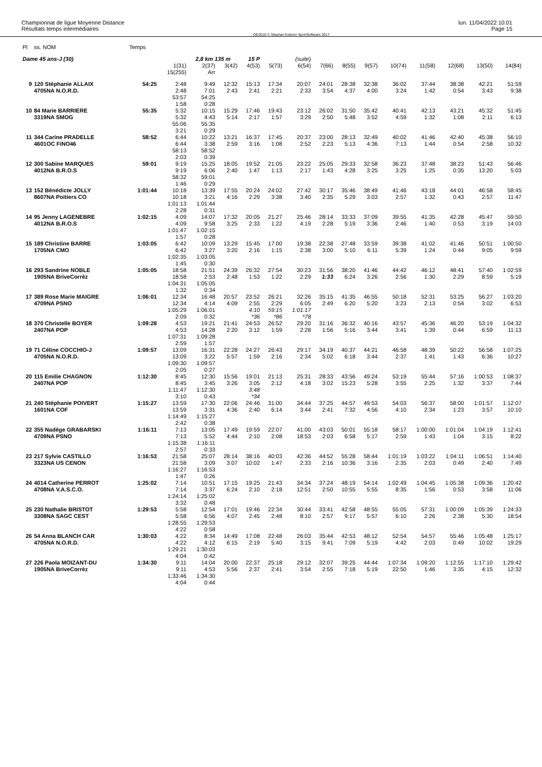Championnat de ligue Moyenne Distance
Résultats temps intermédiaires
OE2010 © Stephan Krämer SportSoftware 2017
lun. 11/04/2022 10:01
Page 15
| Pl | ss. NOM | Temps | | | | | | | | | | | | | | |
| Dame 45 ans-J (30) | | | | 2,8 km 135 m | | 15 P | | (suite) | | | | | | | | |
| | | | 1(31) 15(255) | 2(37) Arr | 3(42) | 4(53) | 5(73) | 6(54) | 7(66) | 8(55) | 9(57) | 10(74) | 11(58) | 12(68) | 13(50) | 14(84) |
| 9 | 120 Stéphanie ALLAIX 4705NA N.O.R.D. | 54:25 | 2:48 2:48 53:57 1:58 | 9:49 7:01 54:25 0:28 | 12:32 2:43 | 15:13 2:41 | 17:34 2:21 | 20:07 2:33 | 24:01 3:54 | 28:38 4:37 | 32:38 4:00 | 36:02 3:24 | 37:44 1:42 | 38:38 0:54 | 42:21 3:43 | 51:59 9:38 |
| 10 | 84 Marie BARRIERE 3319NA SMOG | 55:35 | 5:32 5:32 55:06 3:21 | 10:15 4:43 55:35 0:29 | 15:29 5:14 | 17:46 2:17 | 19:43 1:57 | 23:12 3:29 | 26:02 2:50 | 31:50 5:48 | 35:42 3:52 | 40:41 4:59 | 42:13 1:32 | 43:21 1:08 | 45:32 2:11 | 51:45 6:13 |
| 11 | 344 Carine PRADELLE 4601OC FiNO46 | 58:52 | 6:44 6:44 58:13 2:03 | 10:22 3:38 58:52 0:39 | 13:21 2:59 | 16:37 3:16 | 17:45 1:08 | 20:37 2:52 | 23:00 2:23 | 28:13 5:13 | 32:49 4:36 | 40:02 7:13 | 41:46 1:44 | 42:40 0:54 | 45:38 2:58 | 56:10 10:32 |
| 12 | 300 Sabine MARQUES 4012NA B.R.O.S | 59:01 | 9:19 9:19 58:32 1:46 | 15:25 6:06 59:01 0:29 | 18:05 2:40 | 19:52 1:47 | 21:05 1:13 | 23:22 2:17 | 25:05 1:43 | 29:33 4:28 | 32:58 3:25 | 36:23 3:25 | 37:48 1:25 | 38:23 0:35 | 51:43 13:20 | 56:46 5:03 |
| 13 | 152 Bénédicte JOLLY 8607NA Poitiers CO | 1:01:44 | 10:18 10:18 1:01:13 2:28 | 13:39 3:21 1:01:44 0:31 | 17:55 4:16 | 20:24 2:29 | 24:02 3:38 | 27:42 3:40 | 30:17 2:35 | 35:46 5:29 | 38:49 3:03 | 41:46 2:57 | 43:18 1:32 | 44:01 0:43 | 46:58 2:57 | 58:45 11:47 |
| 14 | 95 Jenny LAGENEBRE 4012NA B.R.O.S | 1:02:15 | 4:09 4:09 1:01:47 1:57 | 14:07 9:58 1:02:15 0:28 | 17:32 3:25 | 20:05 2:33 | 21:27 1:22 | 25:46 4:19 | 28:14 2:28 | 33:33 5:19 | 37:09 3:36 | 39:55 2:46 | 41:35 1:40 | 42:28 0:53 | 45:47 3:19 | 59:50 14:03 |
| 15 | 189 Christine BARRE 1705NA CMO | 1:03:05 | 6:42 6:42 1:02:35 1:45 | 10:09 3:27 1:03:05 0:30 | 13:29 3:20 | 15:45 2:16 | 17:00 1:15 | 19:38 2:38 | 22:38 3:00 | 27:48 5:10 | 33:59 6:11 | 39:38 5:39 | 41:02 1:24 | 41:46 0:44 | 50:51 9:05 | 1:00:50 9:59 |
| 16 | 293 Sandrine NOBLE 1905NA BriveCorrèz | 1:05:05 | 18:58 18:58 1:04:31 1:32 | 21:51 2:53 1:05:05 0:34 | 24:39 2:48 | 26:32 1:53 | 27:54 1:22 | 30:23 2:29 | 31:56 1:33 | 38:20 6:24 | 41:46 3:26 | 44:42 2:56 | 46:12 1:30 | 48:41 2:29 | 57:40 8:59 | 1:02:59 5:19 |
| 17 | 389 Rose Marie MAIGRE 4709NA PSNO | 1:06:01 | 12:34 12:34 1:05:29 2:09 | 16:48 4:14 1:06:01 0:32 | 20:57 4:09 | 23:52 2:55 4:10 *36 | 26:21 2:29 59:15 *86 | 32:26 6:05 1:01:17 *78 | 35:15 2:49 | 41:35 6:20 | 46:55 5:20 | 50:18 3:23 | 52:31 2:13 | 53:25 0:54 | 56:27 3:02 | 1:03:20 6:53 |
| 18 | 370 Christelle BOYER 2407NA POP | 1:09:28 | 4:53 4:53 1:07:31 2:59 | 19:21 14:28 1:09:28 1:57 | 21:41 2:20 | 24:53 3:12 | 26:52 1:59 | 29:20 2:28 | 31:16 1:56 | 36:32 5:16 | 40:16 3:44 | 43:57 3:41 | 45:36 1:39 | 46:20 0:44 | 53:19 6:59 | 1:04:32 11:13 |
| 19 | 71 Céline COCCHIO-J 4705NA N.O.R.D. | 1:09:57 | 13:09 13:09 1:09:30 2:05 | 16:31 3:22 1:09:57 0:27 | 22:28 5:57 | 24:27 1:59 | 26:43 2:16 | 29:17 2:34 | 34:19 5:02 | 40:37 6:18 | 44:21 3:44 | 46:58 2:37 | 48:39 1:41 | 50:22 1:43 | 56:58 6:36 | 1:07:25 10:27 |
| 20 | 115 Emilie CHAGNON 2407NA POP | 1:12:30 | 8:45 8:45 1:11:47 3:10 | 12:30 3:45 1:12:30 0:43 | 15:56 3:26 | 19:01 3:05 3:48 *34 | 21:13 2:12 | 25:31 4:18 | 28:33 3:02 | 43:56 15:23 | 49:24 5:28 | 53:19 3:55 | 55:44 2:25 | 57:16 1:32 | 1:00:53 3:37 | 1:08:37 7:44 |
| 21 | 240 Stéphanie POIVERT 1601NA COF | 1:15:27 | 13:59 13:59 1:14:49 2:42 | 17:30 3:31 1:15:27 0:38 | 22:06 4:36 | 24:46 2:40 | 31:00 6:14 | 34:44 3:44 | 37:25 2:41 | 44:57 7:32 | 49:53 4:56 | 54:03 4:10 | 56:37 2:34 | 58:00 1:23 | 1:01:57 3:57 | 1:12:07 10:10 |
| 22 | 355 Nadège GRABARSKI 4709NA PSNO | 1:16:11 | 7:13 7:13 1:15:38 2:57 | 13:05 5:52 1:16:11 0:33 | 17:49 4:44 | 19:59 2:10 | 22:07 2:08 | 41:00 18:53 | 43:03 2:03 | 50:01 6:58 | 55:18 5:17 | 58:17 2:59 | 1:00:00 1:43 | 1:01:04 1:04 | 1:04:19 3:15 | 1:12:41 8:22 |
| 23 | 217 Sylvie CASTILLO 3323NA US CENON | 1:16:53 | 21:58 21:58 1:16:27 1:47 | 25:07 3:09 1:16:53 0:26 | 28:14 3:07 | 38:16 10:02 | 40:03 1:47 | 42:36 2:33 | 44:52 2:16 | 55:28 10:36 | 58:44 3:16 | 1:01:19 2:35 | 1:03:22 2:03 | 1:04:11 0:49 | 1:06:51 2:40 | 1:14:40 7:49 |
| 24 | 4014 Catherine PERROT 4708NA V.A.S.C.O. | 1:25:02 | 7:14 7:14 1:24:14 3:32 | 10:51 3:37 1:25:02 0:48 | 17:15 6:24 | 19:25 2:10 | 21:43 2:18 | 34:34 12:51 | 37:24 2:50 | 48:19 10:55 | 54:14 5:55 | 1:02:49 8:35 | 1:04:45 1:56 | 1:05:38 0:53 | 1:09:36 3:58 | 1:20:42 11:06 |
| 25 | 230 Nathalie BRISTOT 3308NA SAGC CEST | 1:29:53 | 5:58 5:58 1:28:55 4:22 | 12:54 6:56 1:29:53 0:58 | 17:01 4:07 | 19:46 2:45 | 22:34 2:48 | 30:44 8:10 | 33:41 2:57 | 42:58 9:17 | 48:55 5:57 | 55:05 6:10 | 57:31 2:26 | 1:00:09 2:38 | 1:05:39 5:30 | 1:24:33 18:54 |
| 26 | 54 Anna BLANCH CAR 4705NA N.O.R.D. | 1:30:03 | 4:22 4:22 1:29:21 4:04 | 8:34 4:12 1:30:03 0:42 | 14:49 6:15 | 17:08 2:19 | 22:48 5:40 | 26:03 3:15 | 35:44 9:41 | 42:53 7:09 | 48:12 5:19 | 52:54 4:42 | 54:57 2:03 | 55:46 0:49 | 1:05:48 10:02 | 1:25:17 19:29 |
| 27 | 226 Paola MOIZANT-DU 1905NA BriveCorrèz | 1:34:30 | 9:11 9:11 1:33:46 4:04 | 14:04 4:53 1:34:30 0:44 | 20:00 5:56 | 22:37 2:37 | 25:18 2:41 | 29:12 3:54 | 32:07 2:55 | 39:25 7:18 | 44:44 5:19 | 1:07:34 22:50 | 1:09:20 1:46 | 1:12:55 3:35 | 1:17:10 4:15 | 1:29:42 12:32 |